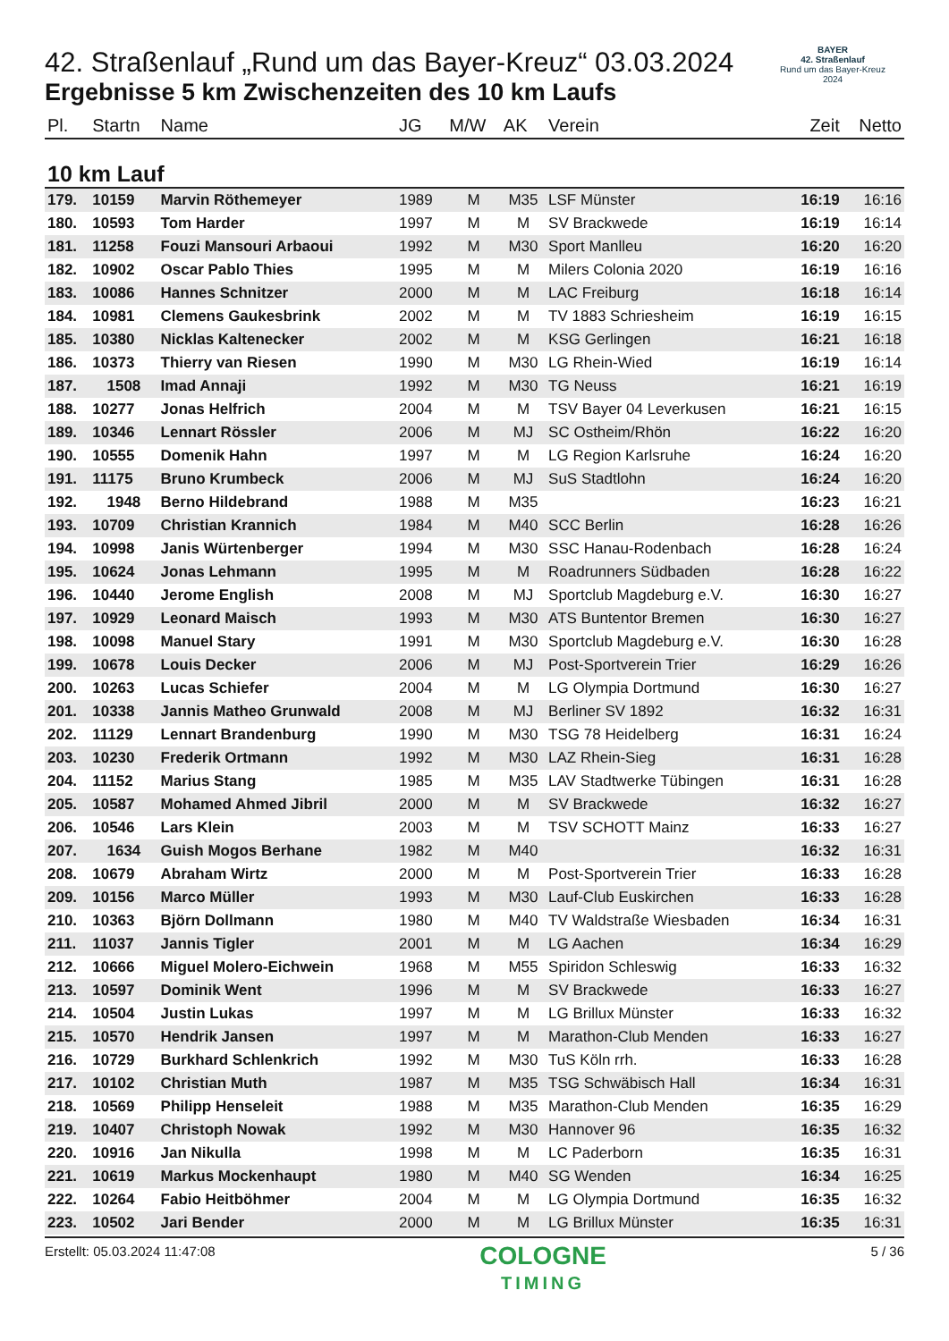BAYER
42. Straßenlauf
Rund um das Bayer-Kreuz
2024
42. Straßenlauf „Rund um das Bayer-Kreuz“ 03.03.2024
Ergebnisse 5 km Zwischenzeiten des 10 km Laufs
| Pl. | Startn | Name | JG | M/W | AK | Verein | Zeit | Netto |
| --- | --- | --- | --- | --- | --- | --- | --- | --- |
| 10 km Lauf | | | | | | | | |
| 179. | 10159 | Marvin Röthemeyer | 1989 | M | M35 | LSF Münster | 16:19 | 16:16 |
| 180. | 10593 | Tom Harder | 1997 | M | M | SV Brackwede | 16:19 | 16:14 |
| 181. | 11258 | Fouzi Mansouri Arbaoui | 1992 | M | M30 | Sport Manlleu | 16:20 | 16:20 |
| 182. | 10902 | Oscar Pablo Thies | 1995 | M | M | Milers Colonia 2020 | 16:19 | 16:16 |
| 183. | 10086 | Hannes Schnitzer | 2000 | M | M | LAC Freiburg | 16:18 | 16:14 |
| 184. | 10981 | Clemens Gaukesbrink | 2002 | M | M | TV 1883 Schriesheim | 16:19 | 16:15 |
| 185. | 10380 | Nicklas Kaltenecker | 2002 | M | M | KSG Gerlingen | 16:21 | 16:18 |
| 186. | 10373 | Thierry van Riesen | 1990 | M | M30 | LG Rhein-Wied | 16:19 | 16:14 |
| 187. | 1508 | Imad Annaji | 1992 | M | M30 | TG Neuss | 16:21 | 16:19 |
| 188. | 10277 | Jonas Helfrich | 2004 | M | M | TSV Bayer 04 Leverkusen | 16:21 | 16:15 |
| 189. | 10346 | Lennart Rössler | 2006 | M | MJ | SC Ostheim/Rhön | 16:22 | 16:20 |
| 190. | 10555 | Domenik Hahn | 1997 | M | M | LG Region Karlsruhe | 16:24 | 16:20 |
| 191. | 11175 | Bruno Krumbeck | 2006 | M | MJ | SuS Stadtlohn | 16:24 | 16:20 |
| 192. | 1948 | Berno Hildebrand | 1988 | M | M35 | | 16:23 | 16:21 |
| 193. | 10709 | Christian Krannich | 1984 | M | M40 | SCC Berlin | 16:28 | 16:26 |
| 194. | 10998 | Janis Würtenberger | 1994 | M | M30 | SSC Hanau-Rodenbach | 16:28 | 16:24 |
| 195. | 10624 | Jonas Lehmann | 1995 | M | M | Roadrunners Südbaden | 16:28 | 16:22 |
| 196. | 10440 | Jerome English | 2008 | M | MJ | Sportclub Magdeburg e.V. | 16:30 | 16:27 |
| 197. | 10929 | Leonard Maisch | 1993 | M | M30 | ATS Buntentor Bremen | 16:30 | 16:27 |
| 198. | 10098 | Manuel Stary | 1991 | M | M30 | Sportclub Magdeburg e.V. | 16:30 | 16:28 |
| 199. | 10678 | Louis Decker | 2006 | M | MJ | Post-Sportverein Trier | 16:29 | 16:26 |
| 200. | 10263 | Lucas Schiefer | 2004 | M | M | LG Olympia Dortmund | 16:30 | 16:27 |
| 201. | 10338 | Jannis Matheo Grunwald | 2008 | M | MJ | Berliner SV 1892 | 16:32 | 16:31 |
| 202. | 11129 | Lennart Brandenburg | 1990 | M | M30 | TSG 78 Heidelberg | 16:31 | 16:24 |
| 203. | 10230 | Frederik Ortmann | 1992 | M | M30 | LAZ Rhein-Sieg | 16:31 | 16:28 |
| 204. | 11152 | Marius Stang | 1985 | M | M35 | LAV Stadtwerke Tübingen | 16:31 | 16:28 |
| 205. | 10587 | Mohamed Ahmed Jibril | 2000 | M | M | SV Brackwede | 16:32 | 16:27 |
| 206. | 10546 | Lars Klein | 2003 | M | M | TSV SCHOTT Mainz | 16:33 | 16:27 |
| 207. | 1634 | Guish Mogos Berhane | 1982 | M | M40 | | 16:32 | 16:31 |
| 208. | 10679 | Abraham Wirtz | 2000 | M | M | Post-Sportverein Trier | 16:33 | 16:28 |
| 209. | 10156 | Marco Müller | 1993 | M | M30 | Lauf-Club Euskirchen | 16:33 | 16:28 |
| 210. | 10363 | Björn Dollmann | 1980 | M | M40 | TV Waldstraße Wiesbaden | 16:34 | 16:31 |
| 211. | 11037 | Jannis Tigler | 2001 | M | M | LG Aachen | 16:34 | 16:29 |
| 212. | 10666 | Miguel Molero-Eichwein | 1968 | M | M55 | Spiridon Schleswig | 16:33 | 16:32 |
| 213. | 10597 | Dominik Went | 1996 | M | M | SV Brackwede | 16:33 | 16:27 |
| 214. | 10504 | Justin Lukas | 1997 | M | M | LG Brillux Münster | 16:33 | 16:32 |
| 215. | 10570 | Hendrik Jansen | 1997 | M | M | Marathon-Club Menden | 16:33 | 16:27 |
| 216. | 10729 | Burkhard Schlenkrich | 1992 | M | M30 | TuS Köln rrh. | 16:33 | 16:28 |
| 217. | 10102 | Christian Muth | 1987 | M | M35 | TSG Schwäbisch Hall | 16:34 | 16:31 |
| 218. | 10569 | Philipp Henseleit | 1988 | M | M35 | Marathon-Club Menden | 16:35 | 16:29 |
| 219. | 10407 | Christoph Nowak | 1992 | M | M30 | Hannover 96 | 16:35 | 16:32 |
| 220. | 10916 | Jan Nikulla | 1998 | M | M | LC Paderborn | 16:35 | 16:31 |
| 221. | 10619 | Markus Mockenhaupt | 1980 | M | M40 | SG Wenden | 16:34 | 16:25 |
| 222. | 10264 | Fabio Heitböhmer | 2004 | M | M | LG Olympia Dortmund | 16:35 | 16:32 |
| 223. | 10502 | Jari Bender | 2000 | M | M | LG Brillux Münster | 16:35 | 16:31 |
Erstellt: 05.03.2024 11:47:08
COLOGNE
TIMING
5 / 36